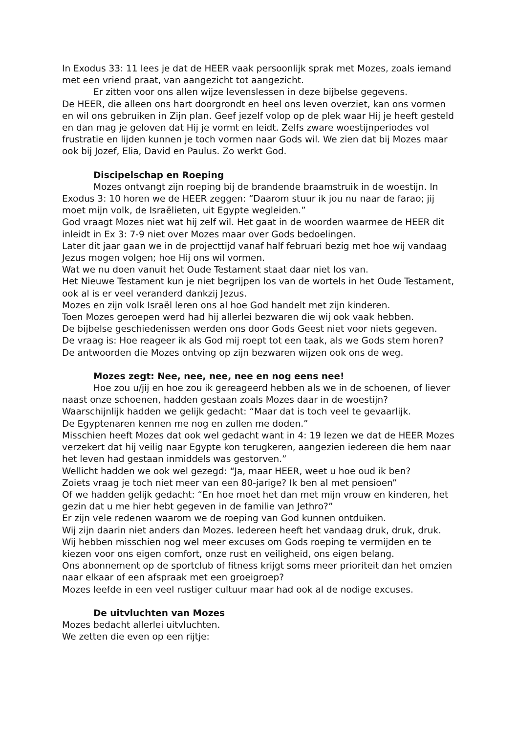In Exodus 33: 11 lees je dat de HEER vaak persoonlijk sprak met Mozes, zoals iemand met een vriend praat, van aangezicht tot aangezicht.
Er zitten voor ons allen wijze levenslessen in deze bijbelse gegevens.
De HEER, die alleen ons hart doorgrondt en heel ons leven overziet, kan ons vormen en wil ons gebruiken in Zijn plan. Geef jezelf volop op de plek waar Hij je heeft gesteld en dan mag je geloven dat Hij je vormt en leidt. Zelfs zware woestijnperiodes vol frustratie en lijden kunnen je toch vormen naar Gods wil. We zien dat bij Mozes maar ook bij Jozef, Elia, David en Paulus. Zo werkt God.
Discipelschap en Roeping
Mozes ontvangt zijn roeping bij de brandende braamstruik in de woestijn. In Exodus 3: 10 horen we de HEER zeggen: “Daarom stuur ik jou nu naar de farao; jij moet mijn volk, de Israëlieten, uit Egypte wegleiden.”
God vraagt Mozes niet wat hij zelf wil. Het gaat in de woorden waarmee de HEER dit inleidt in Ex 3: 7-9 niet over Mozes maar over Gods bedoelingen.
Later dit jaar gaan we in de projecttijd vanaf half februari bezig met hoe wij vandaag Jezus mogen volgen; hoe Hij ons wil vormen.
Wat we nu doen vanuit het Oude Testament staat daar niet los van.
Het Nieuwe Testament kun je niet begrijpen los van de wortels in het Oude Testament, ook al is er veel veranderd dankzij Jezus.
Mozes en zijn volk Israël leren ons al hoe God handelt met zijn kinderen.
Toen Mozes geroepen werd had hij allerlei bezwaren die wij ook vaak hebben.
De bijbelse geschiedenissen werden ons door Gods Geest niet voor niets gegeven.
De vraag is: Hoe reageer ik als God mij roept tot een taak, als we Gods stem horen?
De antwoorden die Mozes ontving op zijn bezwaren wijzen ook ons de weg.
Mozes zegt: Nee, nee, nee, nee en nog eens nee!
Hoe zou u/jij en hoe zou ik gereageerd hebben als we in de schoenen, of liever naast onze schoenen, hadden gestaan zoals Mozes daar in de woestijn?
Waarschijnlijk hadden we gelijk gedacht: “Maar dat is toch veel te gevaarlijk.
De Egyptenaren kennen me nog en zullen me doden.”
Misschien heeft Mozes dat ook wel gedacht want in 4: 19 lezen we dat de HEER Mozes verzekert dat hij veilig naar Egypte kon terugkeren, aangezien iedereen die hem naar het leven had gestaan inmiddels was gestorven.”
Wellicht hadden we ook wel gezegd: “Ja, maar HEER, weet u hoe oud ik ben?
Zoiets vraag je toch niet meer van een 80-jarige? Ik ben al met pensioen”
Of we hadden gelijk gedacht: “En hoe moet het dan met mijn vrouw en kinderen, het gezin dat u me hier hebt gegeven in de familie van Jethro?”
Er zijn vele redenen waarom we de roeping van God kunnen ontduiken.
Wij zijn daarin niet anders dan Mozes. Iedereen heeft het vandaag druk, druk, druk.
Wij hebben misschien nog wel meer excuses om Gods roeping te vermijden en te kiezen voor ons eigen comfort, onze rust en veiligheid, ons eigen belang.
Ons abonnement op de sportclub of fitness krijgt soms meer prioriteit dan het omzien naar elkaar of een afspraak met een groeigroep?
Mozes leefde in een veel rustiger cultuur maar had ook al de nodige excuses.
De uitvluchten van Mozes
Mozes bedacht allerlei uitvluchten.
We zetten die even op een rijtje: